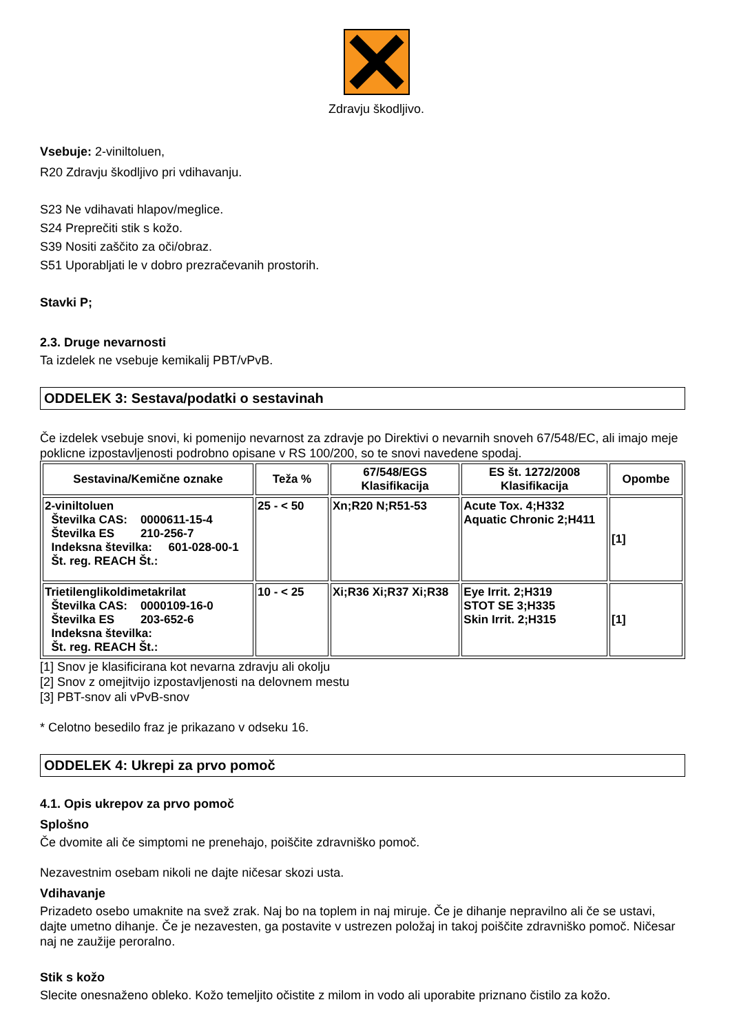Zdravju škodljivo.
Vsebuje: 2-viniltoluen,
R20 Zdravju škodljivo pri vdihavanju.
S23 Ne vdihavati hlapov/meglice.
S24 Preprečiti stik s kožo.
S39 Nositi zaščito za oči/obraz.
S51 Uporabljati le v dobro prezračevanih prostorih.
Stavki P;
2.3. Druge nevarnosti
Ta izdelek ne vsebuje kemikalij PBT/vPvB.
ODDELEK 3: Sestava/podatki o sestavinah
Če izdelek vsebuje snovi, ki pomenijo nevarnost za zdravje po Direktivi o nevarnih snoveh 67/548/EC, ali imajo meje poklicne izpostavljenosti podrobno opisane v RS 100/200, so te snovi navedene spodaj.
| Sestavina/Kemične oznake | Teža % | 67/548/EGS Klasifikacija | ES št. 1272/2008 Klasifikacija | Opombe |
| --- | --- | --- | --- | --- |
| 2-viniltoluen Številka CAS: 0000611-15-4 Številka ES 210-256-7 Indeksna številka: 601-028-00-1 Št. reg. REACH Št.: | 25 - < 50 | Xn;R20 N;R51-53 | Acute Tox. 4;H332 Aquatic Chronic 2;H411 | [1] |
| Trietilenglikoldimetakrilat Številka CAS: 0000109-16-0 Številka ES 203-652-6 Indeksna številka: Št. reg. REACH Št.: | 10 - < 25 | Xi;R36 Xi;R37 Xi;R38 | Eye Irrit. 2;H319 STOT SE 3;H335 Skin Irrit. 2;H315 | [1] |
[1] Snov je klasificirana kot nevarna zdravju ali okolju
[2] Snov z omejitvijo izpostavljenosti na delovnem mestu
[3] PBT-snov ali vPvB-snov
* Celotno besedilo fraz je prikazano v odseku 16.
ODDELEK 4: Ukrepi za prvo pomoč
4.1. Opis ukrepov za prvo pomoč
Splošno
Če dvomite ali če simptomi ne prenehajo, poiščite zdravniško pomoč.
Nezavestnim osebam nikoli ne dajte ničesar skozi usta.
Vdihavanje
Prizadeto osebo umaknite na svež zrak. Naj bo na toplem in naj miruje. Če je dihanje nepravilno ali če se ustavi, dajte umetno dihanje. Če je nezavesten, ga postavite v ustrezen položaj in takoj poiščite zdravniško pomoč. Ničesar naj ne zaužije peroralno.
Stik s kožo
Slecite onesnaženo obleko. Kožo temeljito očistite z milom in vodo ali uporabite priznano čistilo za kožo.